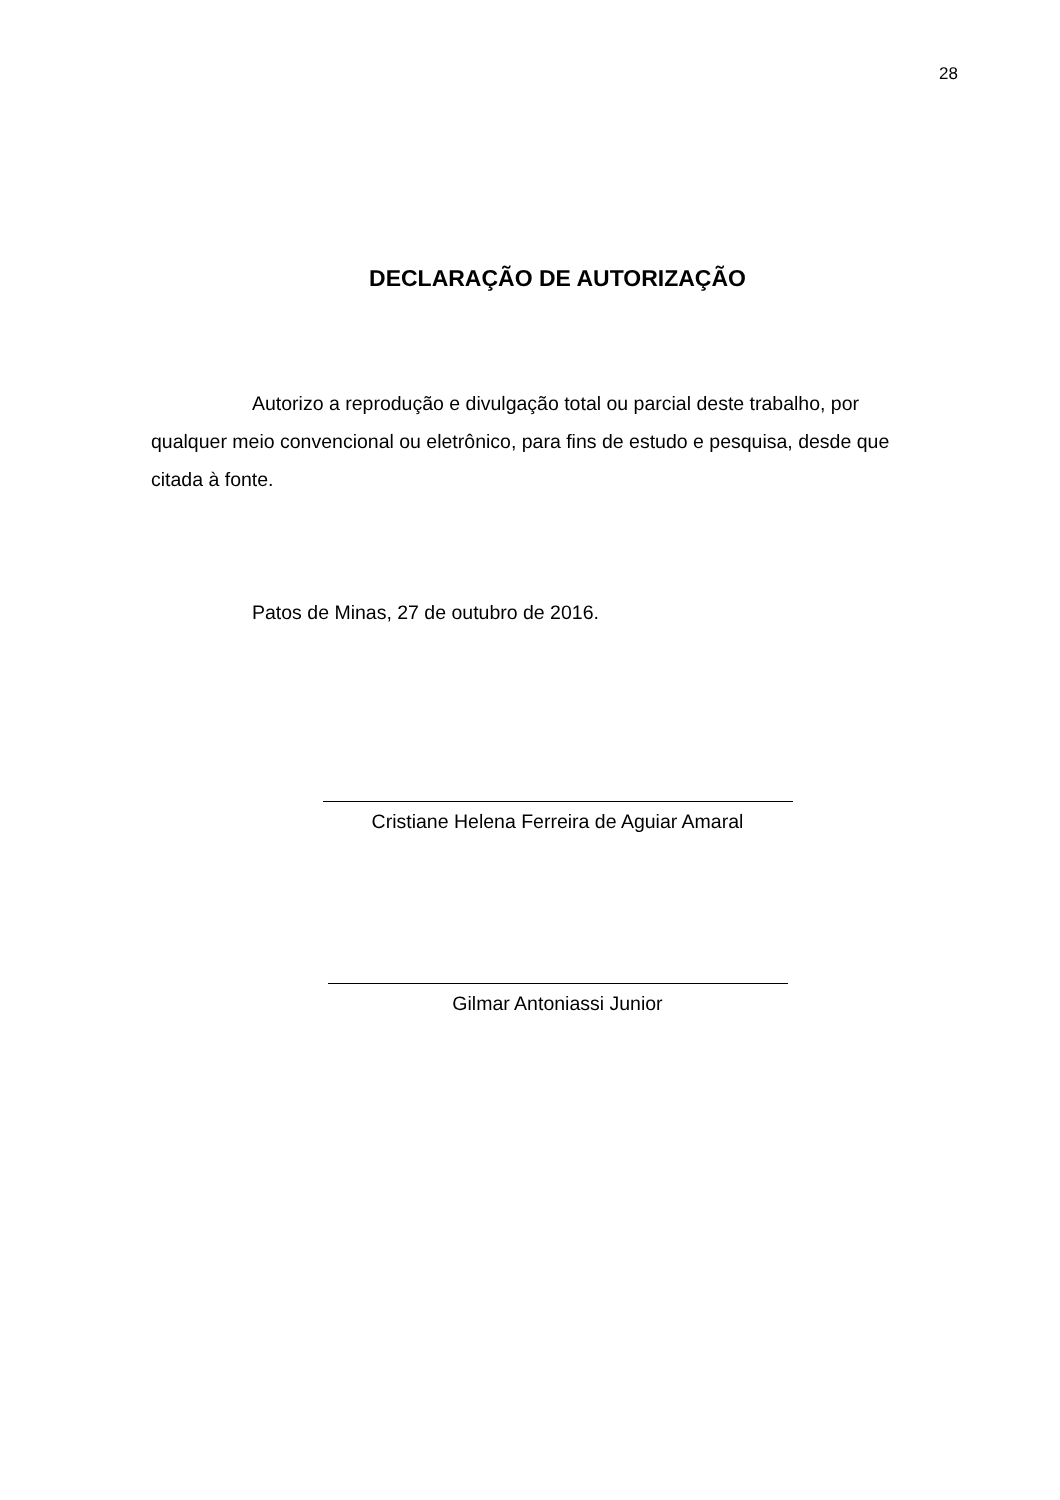28
DECLARAÇÃO DE AUTORIZAÇÃO
Autorizo a reprodução e divulgação total ou parcial deste trabalho, por qualquer meio convencional ou eletrônico, para fins de estudo e pesquisa, desde que citada à fonte.
Patos de Minas, 27 de outubro de 2016.
Cristiane Helena Ferreira de Aguiar Amaral
Gilmar Antoniassi Junior